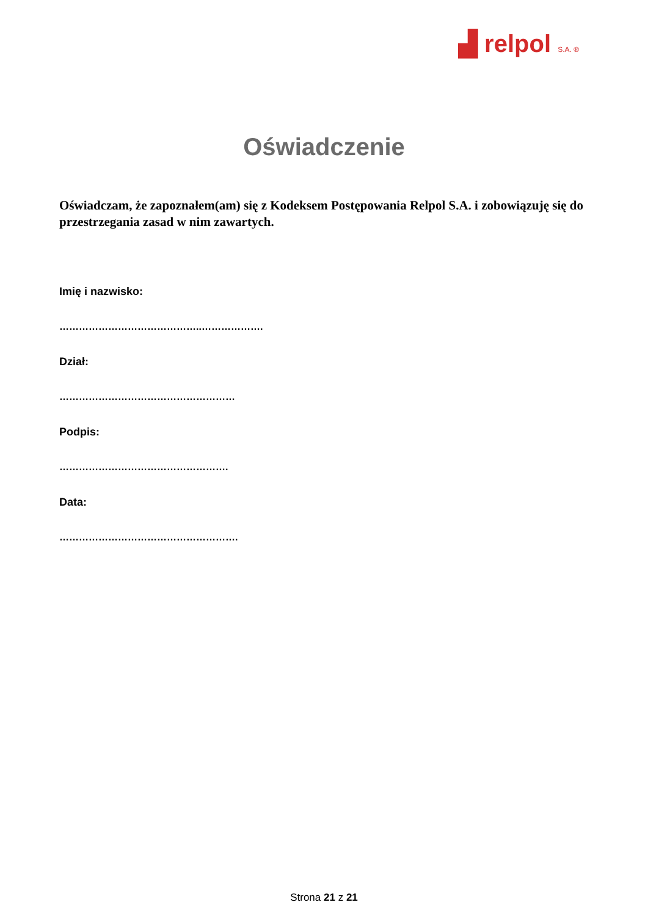▟ relpol S.A. ®
Oświadczenie
Oświadczam, że zapoznałem(am) się z Kodeksem Postępowania Relpol S.A. i zobowiązuję się do przestrzegania zasad w nim zawartych.
Imię i nazwisko:
……………………………………..……………….
Dział:
………………………………………………
Podpis:
…………………………………………….
Data:
……………………………………………….
Strona 21 z 21